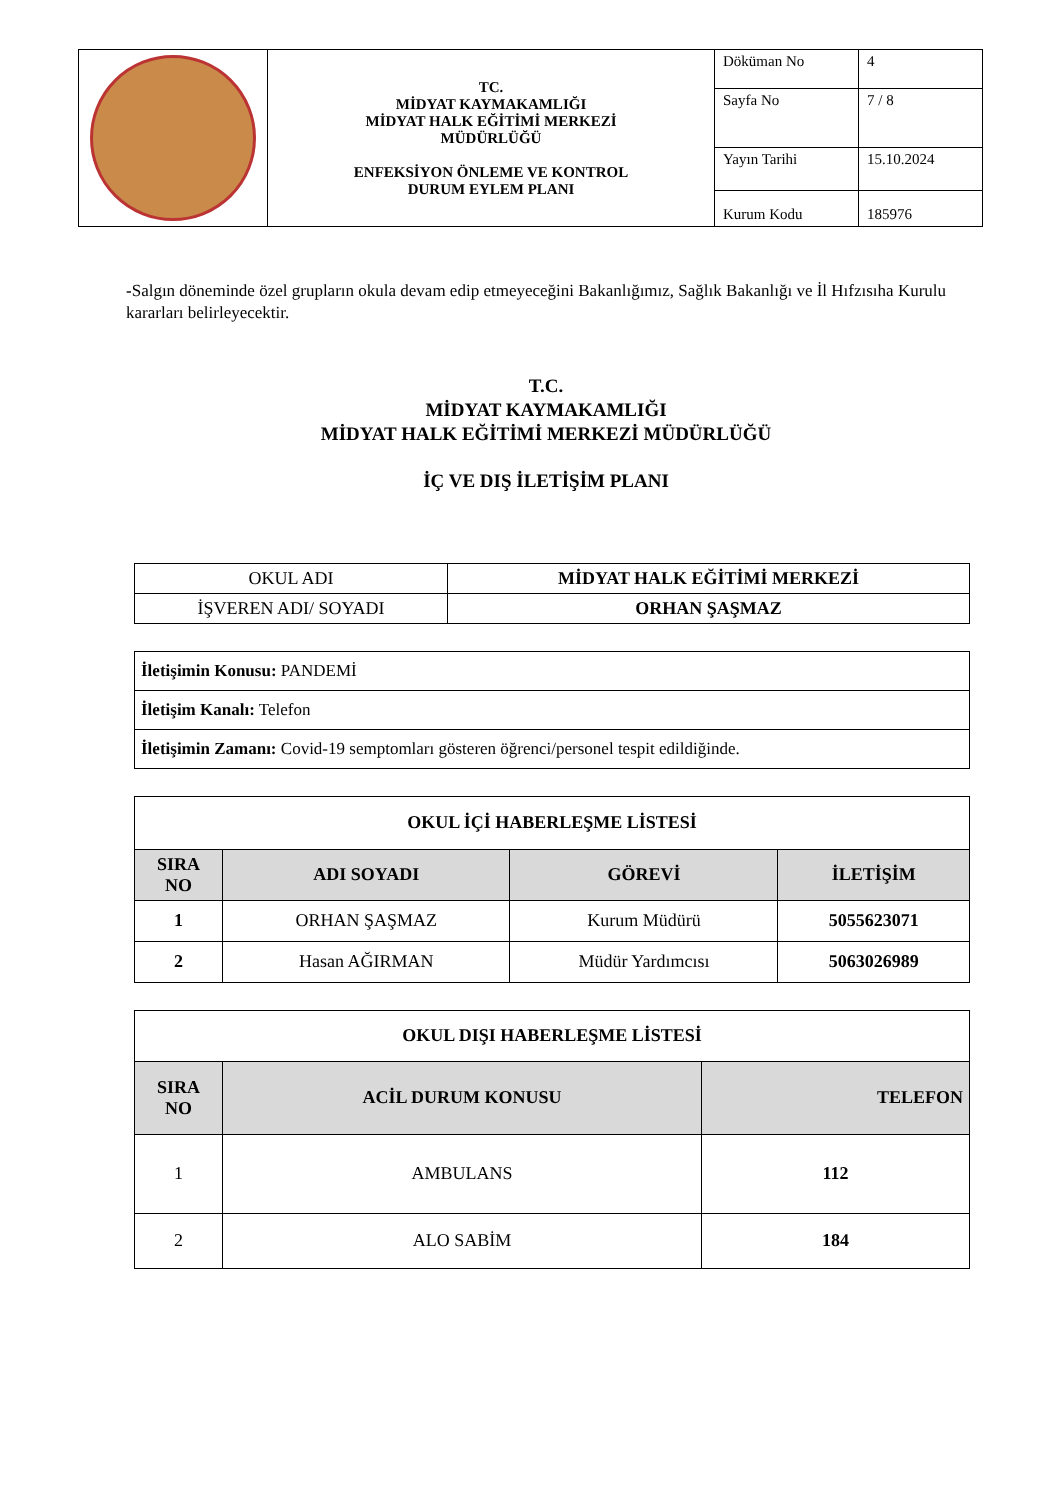| | TC. MİDYAT KAYMAKAMLIĞI MİDYAT HALK EĞİTİMİ MERKEZİ MÜDÜRLÜĞÜ ENFEKSİYON ÖNLEME VE KONTROL DURUM EYLEM PLANI | Döküman No | 4 |
| | | Sayfa No | 7 / 8 |
| | | Yayın Tarihi | 15.10.2024 |
| | | Kurum Kodu | 185976 |
-Salgın döneminde özel grupların okula devam edip etmeyeceğini Bakanlığımız, Sağlık Bakanlığı ve İl Hıfzısıha Kurulu kararları belirleyecektir.
T.C.
MİDYAT KAYMAKAMLIĞI
MİDYAT HALK EĞİTİMİ MERKEZİ MÜDÜRLÜĞÜ
İÇ VE DIŞ İLETİŞİM PLANI
| OKUL ADI | MİDYAT HALK EĞİTİMİ MERKEZİ |
| İŞVEREN ADI/ SOYADI | ORHAN ŞAŞMAZ |
| İletişimin Konusu: PANDEMİ |
| İletişim Kanalı: Telefon |
| İletişimin Zamanı: Covid-19 semptomları gösteren öğrenci/personel tespit edildiğinde. |
| OKUL İÇİ HABERLEŞME LİSTESİ | | | |
| --- | --- | --- | --- |
| SIRA NO | ADI SOYADI | GÖREVİ | İLETİŞİM |
| 1 | ORHAN ŞAŞMAZ | Kurum Müdürü | 5055623071 |
| 2 | Hasan AĞIRMAN | Müdür Yardımcısı | 5063026989 |
| OKUL DIŞI HABERLEŞME LİSTESİ | | |
| --- | --- | --- |
| SIRA NO | ACİL DURUM KONUSU | TELEFON |
| 1 | AMBULANS | 112 |
| 2 | ALO SABİM | 184 |